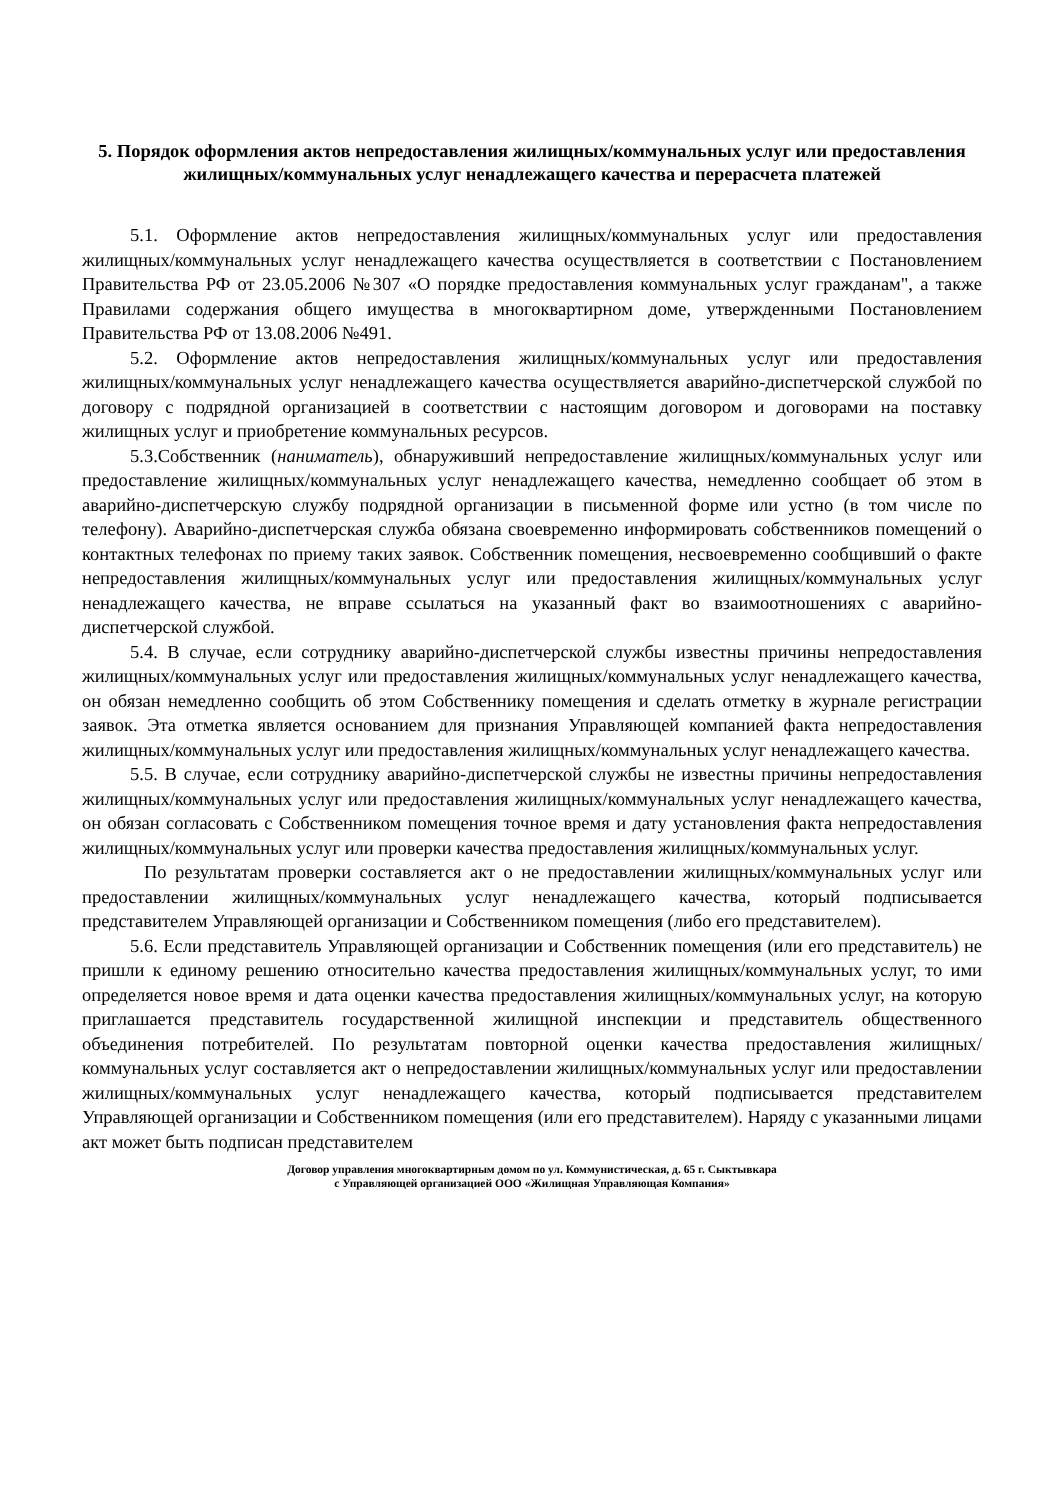5. Порядок оформления актов непредоставления жилищных/коммунальных услуг или предоставления жилищных/коммунальных услуг ненадлежащего качества и перерасчета платежей
5.1. Оформление актов непредоставления жилищных/коммунальных услуг или предоставления жилищных/коммунальных услуг ненадлежащего качества осуществляется в соответствии с Постановлением Правительства РФ от 23.05.2006 №307 «О порядке предоставления коммунальных услуг гражданам", а также Правилами содержания общего имущества в многоквартирном доме, утвержденными Постановлением Правительства РФ от 13.08.2006 №491.
5.2. Оформление актов непредоставления жилищных/коммунальных услуг или предоставления жилищных/коммунальных услуг ненадлежащего качества осуществляется аварийно-диспетчерской службой по договору с подрядной организацией в соответствии с настоящим договором и договорами на поставку жилищных услуг и приобретение коммунальных ресурсов.
5.3.Собственник (наниматель), обнаруживший непредоставление жилищных/коммунальных услуг или предоставление жилищных/коммунальных услуг ненадлежащего качества, немедленно сообщает об этом в аварийно-диспетчерскую службу подрядной организации в письменной форме или устно (в том числе по телефону). Аварийно-диспетчерская служба обязана своевременно информировать собственников помещений о контактных телефонах по приему таких заявок. Собственник помещения, несвоевременно сообщивший о факте непредоставления жилищных/коммунальных услуг или предоставления жилищных/коммунальных услуг ненадлежащего качества, не вправе ссылаться на указанный факт во взаимоотношениях с аварийно-диспетчерской службой.
5.4. В случае, если сотруднику аварийно-диспетчерской службы известны причины непредоставления жилищных/коммунальных услуг или предоставления жилищных/коммунальных услуг ненадлежащего качества, он обязан немедленно сообщить об этом Собственнику помещения и сделать отметку в журнале регистрации заявок. Эта отметка является основанием для признания Управляющей компанией факта непредоставления жилищных/коммунальных услуг или предоставления жилищных/коммунальных услуг ненадлежащего качества.
5.5. В случае, если сотруднику аварийно-диспетчерской службы не известны причины непредоставления жилищных/коммунальных услуг или предоставления жилищных/коммунальных услуг ненадлежащего качества, он обязан согласовать с Собственником помещения точное время и дату установления факта непредоставления жилищных/коммунальных услуг или проверки качества предоставления жилищных/коммунальных услуг.
По результатам проверки составляется акт о не предоставлении жилищных/коммунальных услуг или предоставлении жилищных/коммунальных услуг ненадлежащего качества, который подписывается представителем Управляющей организации и Собственником помещения (либо его представителем).
5.6. Если представитель Управляющей организации и Собственник помещения (или его представитель) не пришли к единому решению относительно качества предоставления жилищных/коммунальных услуг, то ими определяется новое время и дата оценки качества предоставления жилищных/коммунальных услуг, на которую приглашается представитель государственной жилищной инспекции и представитель общественного объединения потребителей. По результатам повторной оценки качества предоставления жилищных/коммунальных услуг составляется акт о непредоставлении жилищных/коммунальных услуг или предоставлении жилищных/коммунальных услуг ненадлежащего качества, который подписывается представителем Управляющей организации и Собственником помещения (или его представителем). Наряду с указанными лицами акт может быть подписан представителем
Договор управления многоквартирным домом по ул. Коммунистическая, д. 65 г. Сыктывкара
с Управляющей организацией ООО «Жилищная Управляющая Компания»